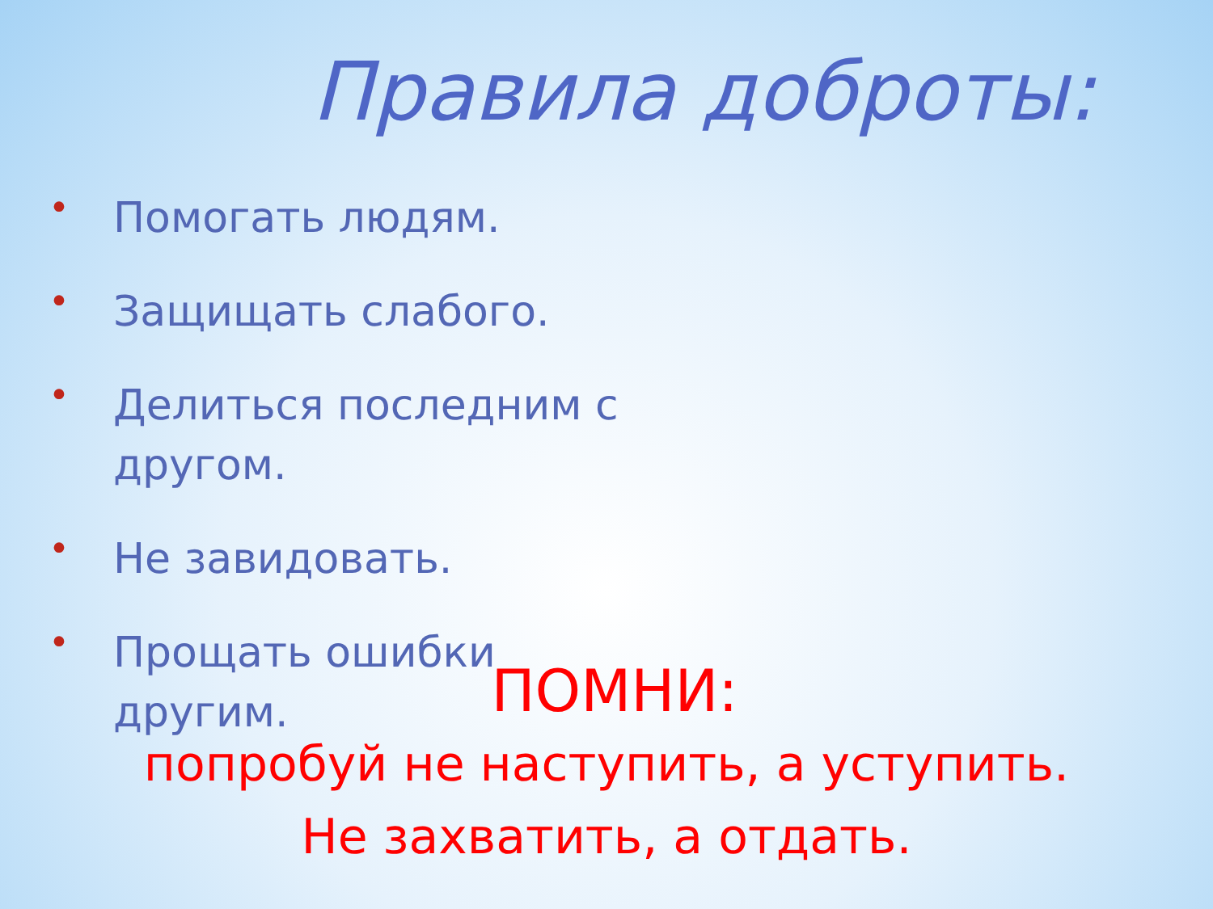Правила доброты:
• Помогать людям.
• Защищать слабого.
• Делиться последним с другом.
• Не завидовать.
• Прощать ошибки другим.
ПОМНИ:
попробуй не наступить, а уступить.
Не захватить, а отдать.